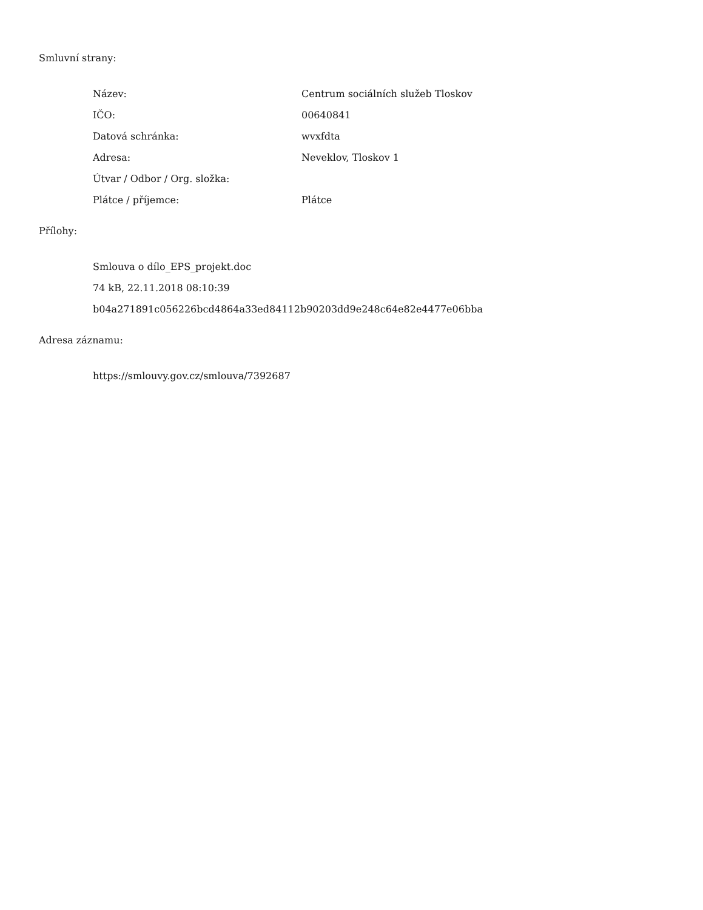Smluvní strany:
| Název: | Centrum sociálních služeb Tloskov |
| IČO: | 00640841 |
| Datová schránka: | wvxfdta |
| Adresa: | Neveklov, Tloskov 1 |
| Útvar / Odbor / Org. složka: | |
| Plátce / příjemce: | Plátce |
Přílohy:
Smlouva o dílo_EPS_projekt.doc
74 kB, 22.11.2018 08:10:39
b04a271891c056226bcd4864a33ed84112b90203dd9e248c64e82e4477e06bba
Adresa záznamu:
https://smlouvy.gov.cz/smlouva/7392687